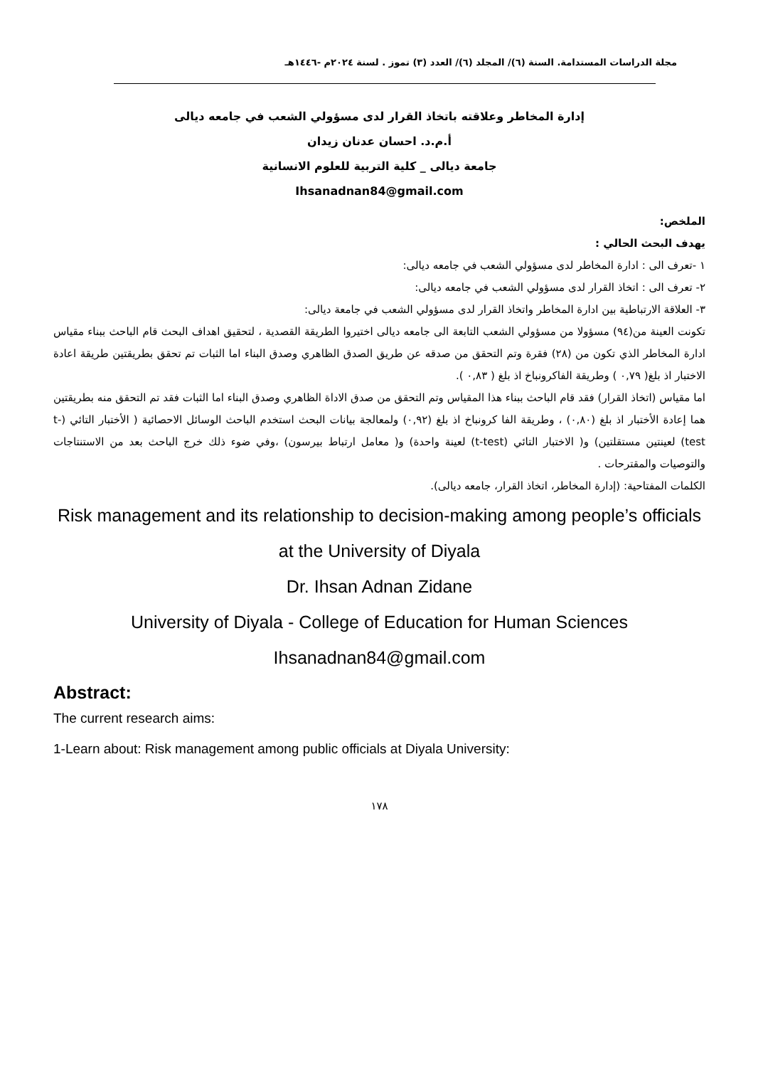مجلة الدراسات المستدامة. السنة (٦)/ المجلد (٦)/ العدد (٣) تموز . لسنة ٢٠٢٤م -١٤٤٦هـ
إدارة المخاطر وعلاقته باتخاذ القرار لدى مسؤولي الشعب في جامعه ديالى
أ.م.د. احسان عدنان زيدان
جامعة ديالى _ كلية التربية للعلوم الانسانية
Ihsanadnan84@gmail.com
الملخص:
يهدف البحث الحالي :
١ -تعرف الى : ادارة المخاطر لدى مسؤولي الشعب في جامعه ديالى:
٢- تعرف الى : اتخاذ القرار لدى مسؤولي الشعب في جامعه ديالى:
٣- العلاقة الارتباطية بين ادارة المخاطر واتخاذ القرار لدى مسؤولي الشعب في جامعة ديالى:
تكونت العينة من(٩٤) مسؤولا من مسؤولي الشعب التابعة الى جامعه ديالى اختيروا الطريقة القصدية ، لتحقيق اهداف البحث قام الباحث ببناء مقياس ادارة المخاطر الذي تكون من (٢٨) فقرة وتم التحقق من صدقه عن طريق الصدق الظاهري وصدق البناء اما الثبات تم تحقق بطريقتين طريقة اعادة الاختبار اذ بلغ( ٠,٧٩ ) وطريقة الفاكرونباخ اذ بلغ ( ٠,٨٣ ).
اما مقياس (اتخاذ القرار) فقد قام الباحث ببناء هذا المقياس وتم التحقق من صدق الاداة الظاهري وصدق البناء اما الثبات فقد تم التحقق منه بطريقتين هما إعادة الأختبار اذ بلغ (٠,٨٠) ، وطريقة الفا كرونباخ اذ بلغ (٠,٩٢) ولمعالجة بيانات البحث استخدم الباحث الوسائل الاحصائية ( الأختبار التائي (t-test) لعينتين مستقلتين) و( الاختبار التائي (t-test) لعينة واحدة) و( معامل ارتباط بيرسون) ،وفي ضوء ذلك خرج الباحث بعد من الاستنتاجات والتوصيات والمقترحات .
الكلمات المفتاحية: (إدارة المخاطر، اتخاذ القرار، جامعه ديالى).
Risk management and its relationship to decision-making among people’s officials at the University of Diyala
Dr. Ihsan Adnan Zidane
University of Diyala - College of Education for Human Sciences
Ihsanadnan84@gmail.com
Abstract:
The current research aims:
1-Learn about: Risk management among public officials at Diyala University:
١٧٨